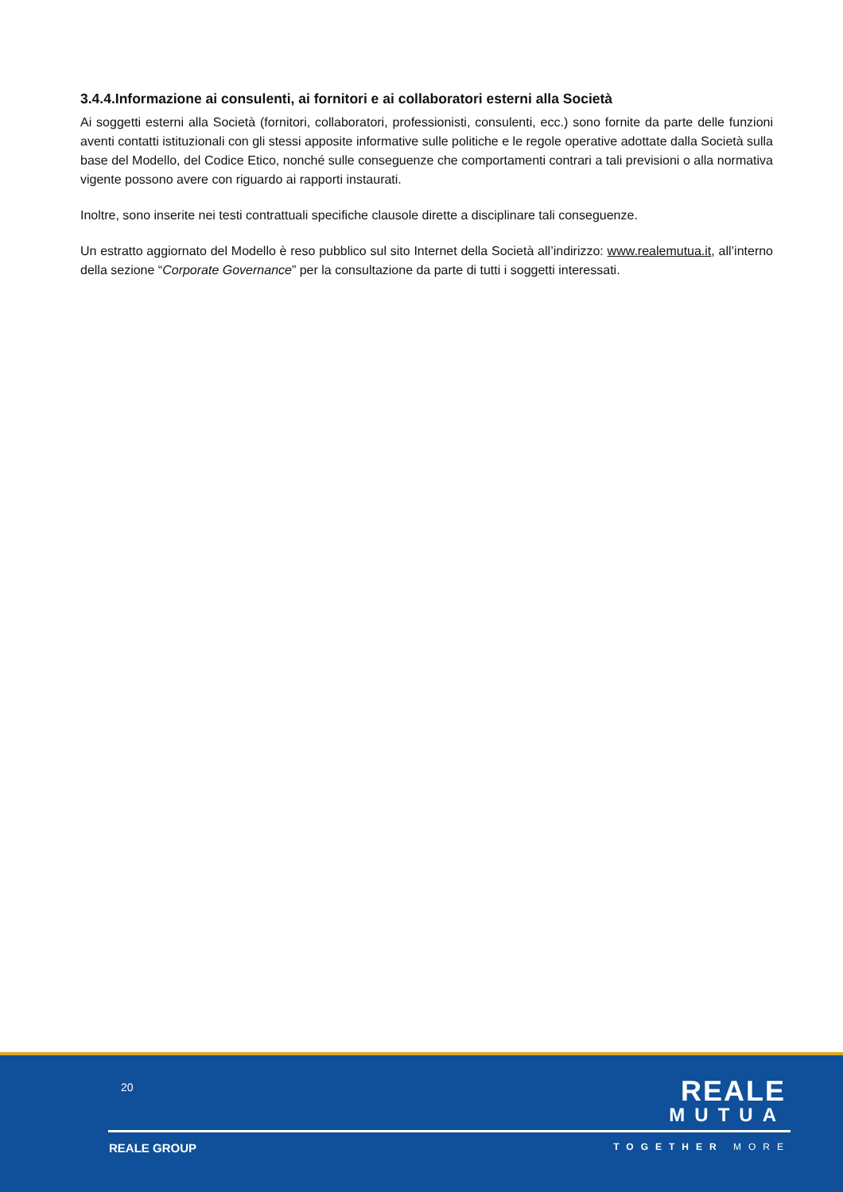3.4.4.Informazione ai consulenti, ai fornitori e ai collaboratori esterni alla Società
Ai soggetti esterni alla Società (fornitori, collaboratori, professionisti, consulenti, ecc.) sono fornite da parte delle funzioni aventi contatti istituzionali con gli stessi apposite informative sulle politiche e le regole operative adottate dalla Società sulla base del Modello, del Codice Etico, nonché sulle conseguenze che comportamenti contrari a tali previsioni o alla normativa vigente possono avere con riguardo ai rapporti instaurati.
Inoltre, sono inserite nei testi contrattuali specifiche clausole dirette a disciplinare tali conseguenze.
Un estratto aggiornato del Modello è reso pubblico sul sito Internet della Società all’indirizzo: www.realemutua.it, all’interno della sezione “Corporate Governance” per la consultazione da parte di tutti i soggetti interessati.
20
REALE
MUTUA
REALE GROUP TOGETHER MORE